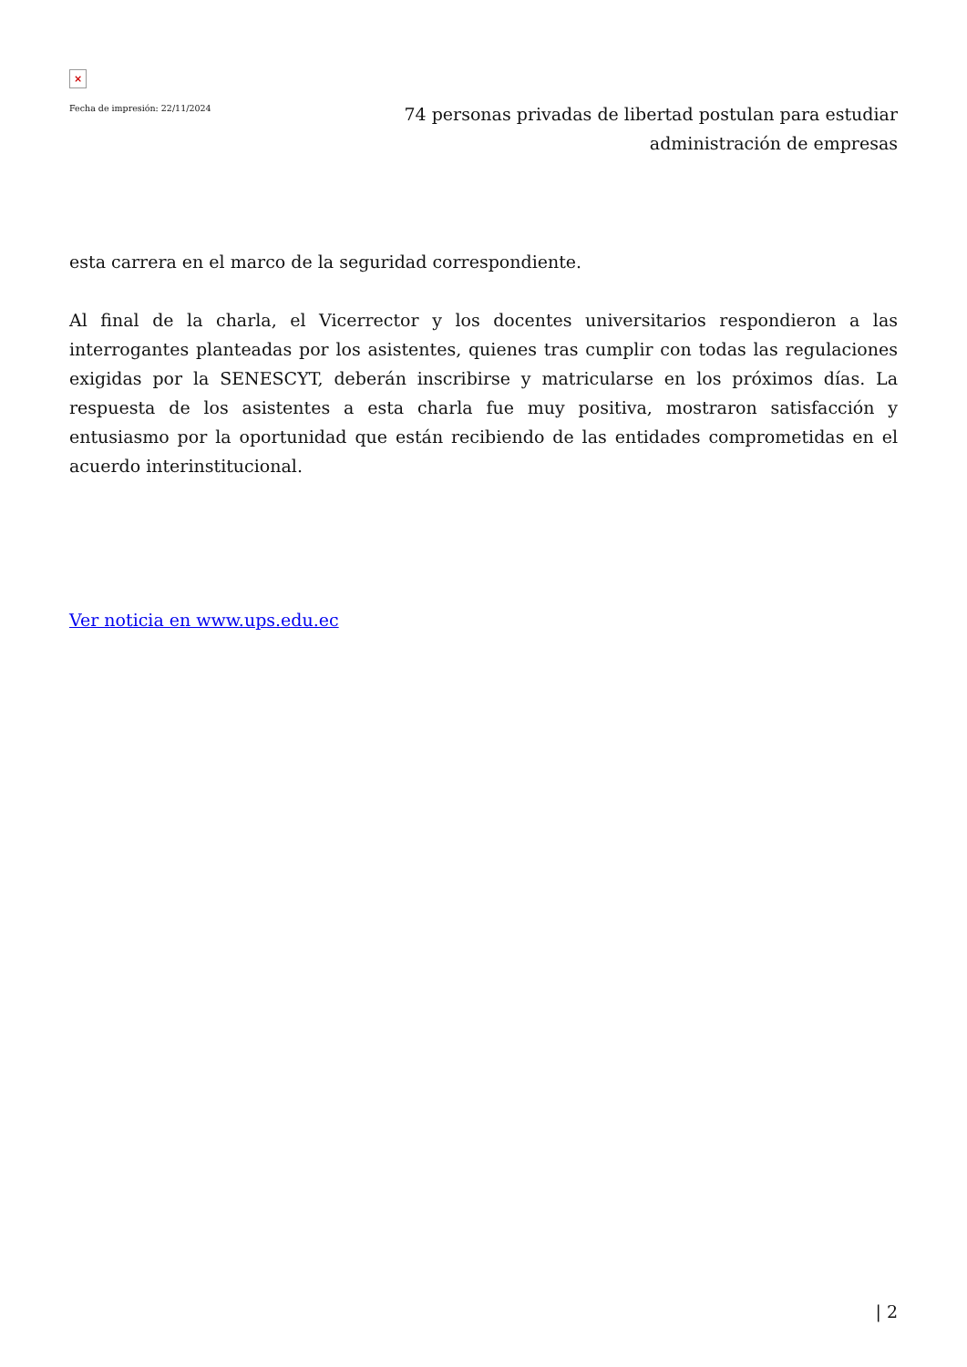×
Fecha de impresión: 22/11/2024
74 personas privadas de libertad postulan para estudiar administración de empresas
esta carrera en el marco de la seguridad correspondiente.
Al final de la charla, el Vicerrector y los docentes universitarios respondieron a las interrogantes planteadas por los asistentes, quienes tras cumplir con todas las regulaciones exigidas por la SENESCYT, deberán inscribirse y matricularse en los próximos días. La respuesta de los asistentes a esta charla fue muy positiva, mostraron satisfacción y entusiasmo por la oportunidad que están recibiendo de las entidades comprometidas en el acuerdo interinstitucional.
Ver noticia en www.ups.edu.ec
| 2